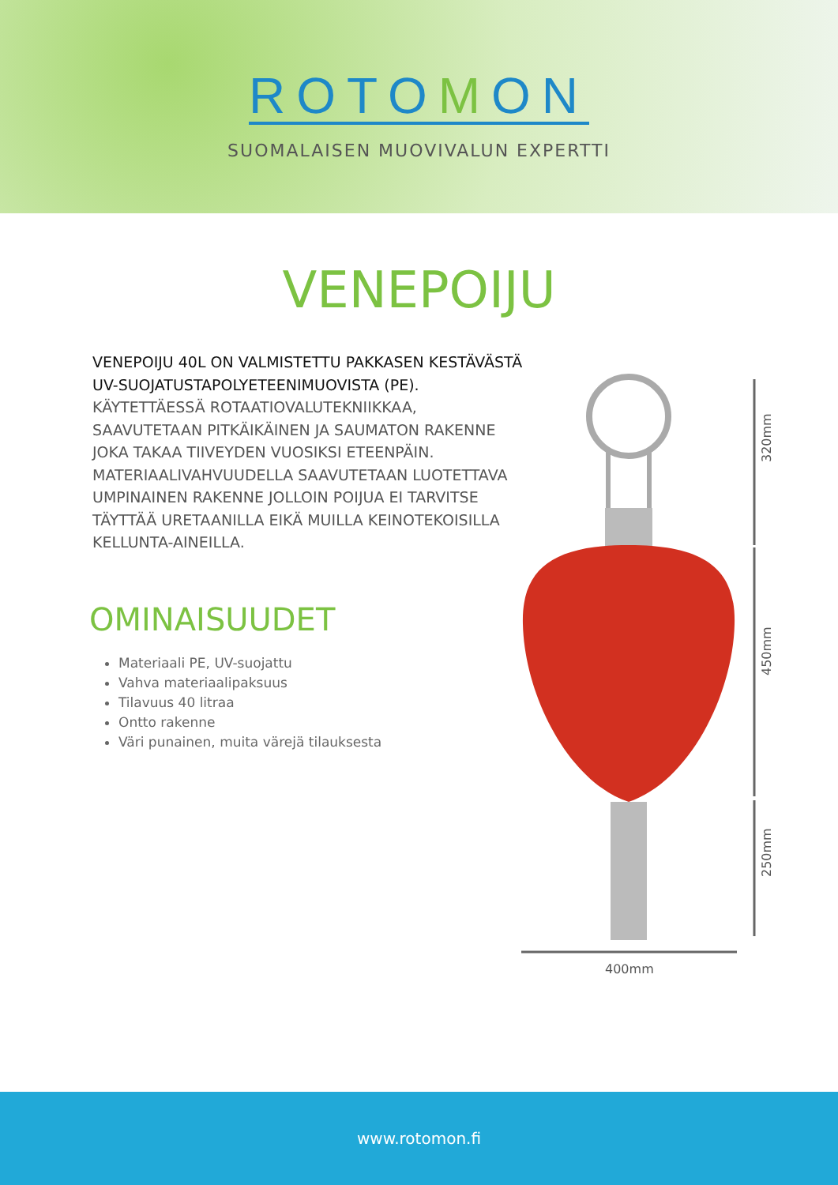ROTOMON
SUOMALAISEN MUOVIVALUN EXPERTTI
VENEPOIJU
VENEPOIJU 40L ON VALMISTETTU PAKKASEN KESTÄVÄSTÄ UV-SUOJATUSTAPOLYETEENIMUOVISTA (PE). KÄYTETTÄESSÄ ROTAATIOVALUTEKNIIKKAA, SAAVUTETAAN PITKÄIKÄINEN JA SAUMATON RAKENNE JOKA TAKAA TIIVEYDEN VUOSIKSI ETEENPÄIN. MATERIAALIVAHVUUDELLA SAAVUTETAAN LUOTETTAVA UMPINAINEN RAKENNE JOLLOIN POIJUA EI TARVITSE TÄYTTÄÄ URETAANILLA EIKÄ MUILLA KEINOTEKOISILLA KELLUNTA-AINEILLA.
OMINAISUUDET
Materiaali PE, UV-suojattu
Vahva materiaalipaksuus
Tilavuus 40 litraa
Ontto rakenne
Väri punainen, muita värejä tilauksesta
320mm
450mm
250mm
400mm
www.rotomon.fi